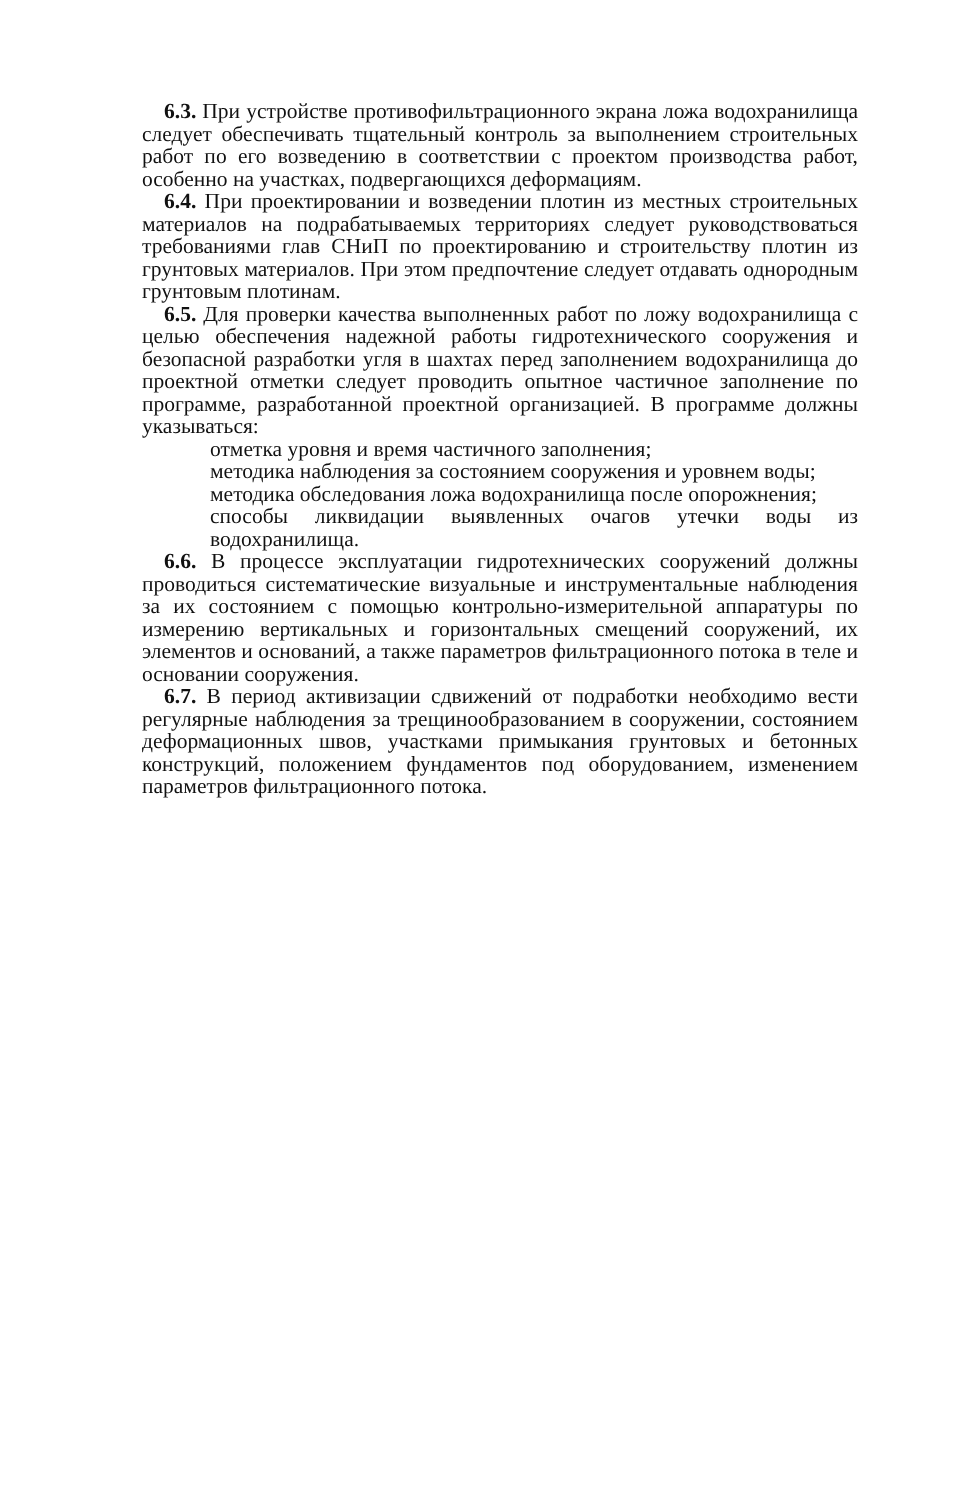6.3. При устройстве противофильтрационного экрана ложа водохранилища следует обеспечивать тщательный контроль за выполнением строительных работ по его возведению в соответствии с проектом производства работ, особенно на участках, подвергающихся деформациям.
6.4. При проектировании и возведении плотин из местных строительных материалов на подрабатываемых территориях следует руководствоваться требованиями глав СНиП по проектированию и строительству плотин из грунтовых материалов. При этом предпочтение следует отдавать однородным грунтовым плотинам.
6.5. Для проверки качества выполненных работ по ложу водохранилища с целью обеспечения надежной работы гидротехнического сооружения и безопасной разработки угля в шахтах перед заполнением водохранилища до проектной отметки следует проводить опытное частичное заполнение по программе, разработанной проектной организацией. В программе должны указываться:
отметка уровня и время частичного заполнения;
методика наблюдения за состоянием сооружения и уровнем воды;
методика обследования ложа водохранилища после опорожнения;
способы ликвидации выявленных очагов утечки воды из водохранилища.
6.6. В процессе эксплуатации гидротехнических сооружений должны проводиться систематические визуальные и инструментальные наблюдения за их состоянием с помощью контрольно-измерительной аппаратуры по измерению вертикальных и горизонтальных смещений сооружений, их элементов и оснований, а также параметров фильтрационного потока в теле и основании сооружения.
6.7. В период активизации сдвижений от подработки необходимо вести регулярные наблюдения за трещинообразованием в сооружении, состоянием деформационных швов, участками примыкания грунтовых и бетонных конструкций, положением фундаментов под оборудованием, изменением параметров фильтрационного потока.